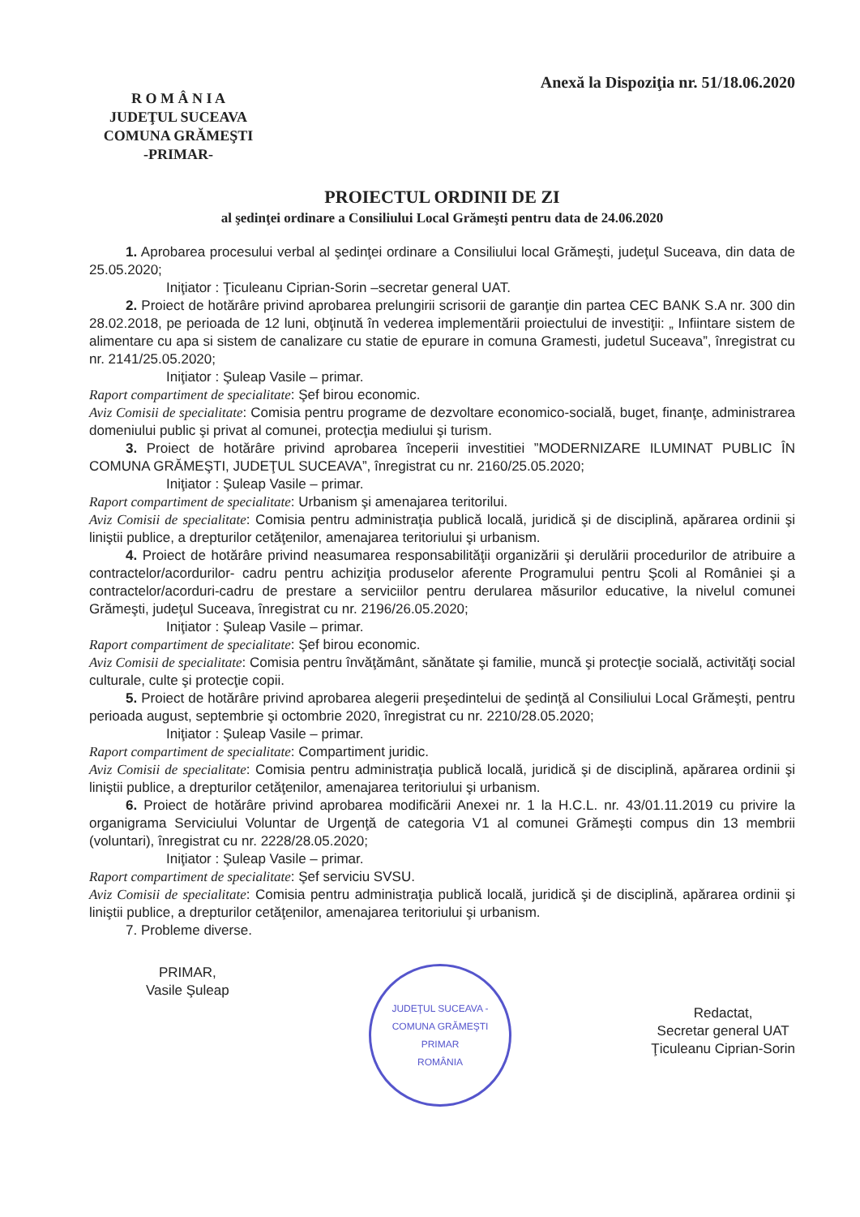R O M Â N I A
JUDEŢUL SUCEAVA
COMUNA GRĂMEŞTI
-PRIMAR-
Anexă la Dispoziţia nr. 51/18.06.2020
PROIECTUL ORDINII DE ZI
al şedinţei ordinare a Consiliului Local Grămeşti pentru data de 24.06.2020
1. Aprobarea procesului verbal al şedinţei ordinare a Consiliului local Grămeşti, judeţul Suceava, din data de 25.05.2020;
Iniţiator : Ţiculeanu Ciprian-Sorin –secretar general UAT.
2. Proiect de hotărâre privind aprobarea prelungirii scrisorii de garanţie din partea CEC BANK S.A nr. 300 din 28.02.2018, pe perioada de 12 luni, obţinută în vederea implementării proiectului de investiţii: „ Infiintare sistem de alimentare cu apa si sistem de canalizare cu statie de epurare in comuna Gramesti, judetul Suceava”, înregistrat cu nr. 2141/25.05.2020;
Iniţiator : Şuleap Vasile – primar.
Raport compartiment de specialitate: Şef birou economic.
Aviz Comisii de specialitate: Comisia pentru programe de dezvoltare economico-socială, buget, finanţe, administrarea domeniului public şi privat al comunei, protecţia mediului şi turism.
3. Proiect de hotărâre privind aprobarea începerii investitiei ”MODERNIZARE ILUMINAT PUBLIC ÎN COMUNA GRĂMEŞTI, JUDEŢUL SUCEAVA”, înregistrat cu nr. 2160/25.05.2020;
Iniţiator : Şuleap Vasile – primar.
Raport compartiment de specialitate: Urbanism şi amenajarea teritorilui.
Aviz Comisii de specialitate: Comisia pentru administraţia publică locală, juridică şi de disciplină, apărarea ordinii şi liniştii publice, a drepturilor cetăţenilor, amenajarea teritoriului şi urbanism.
4. Proiect de hotărâre privind neasumarea responsabilităţii organizării şi derulării procedurilor de atribuire a contractelor/acordurilor- cadru pentru achiziţia produselor aferente Programului pentru Şcoli al României şi a contractelor/acorduri-cadru de prestare a serviciilor pentru derularea măsurilor educative, la nivelul comunei Grămeşti, judeţul Suceava, înregistrat cu nr. 2196/26.05.2020;
Iniţiator : Şuleap Vasile – primar.
Raport compartiment de specialitate: Şef birou economic.
Aviz Comisii de specialitate: Comisia pentru învăţământ, sănătate şi familie, muncă şi protecţie socială, activităţi social culturale, culte şi protecţie copii.
5. Proiect de hotărâre privind aprobarea alegerii preşedintelui de şedinţă al Consiliului Local Grămeşti, pentru perioada august, septembrie şi octombrie 2020, înregistrat cu nr. 2210/28.05.2020;
Iniţiator : Şuleap Vasile – primar.
Raport compartiment de specialitate: Compartiment juridic.
Aviz Comisii de specialitate: Comisia pentru administraţia publică locală, juridică şi de disciplină, apărarea ordinii şi liniştii publice, a drepturilor cetăţenilor, amenajarea teritoriului şi urbanism.
6. Proiect de hotărâre privind aprobarea modificării Anexei nr. 1 la H.C.L. nr. 43/01.11.2019 cu privire la organigrama Serviciului Voluntar de Urgenţă de categoria V1 al comunei Grămeşti compus din 13 membrii (voluntari), înregistrat cu nr. 2228/28.05.2020;
Iniţiator : Şuleap Vasile – primar.
Raport compartiment de specialitate: Şef serviciu SVSU.
Aviz Comisii de specialitate: Comisia pentru administraţia publică locală, juridică şi de disciplină, apărarea ordinii şi liniştii publice, a drepturilor cetăţenilor, amenajarea teritoriului şi urbanism.
7. Probleme diverse.
PRIMAR,
Vasile Şuleap
JUDEŢUL SUCEAVA - COMUNA GRĂMEŞTI
PRIMAR
ROMÂNIA
Redactat,
Secretar general UAT
Ţiculeanu Ciprian-Sorin